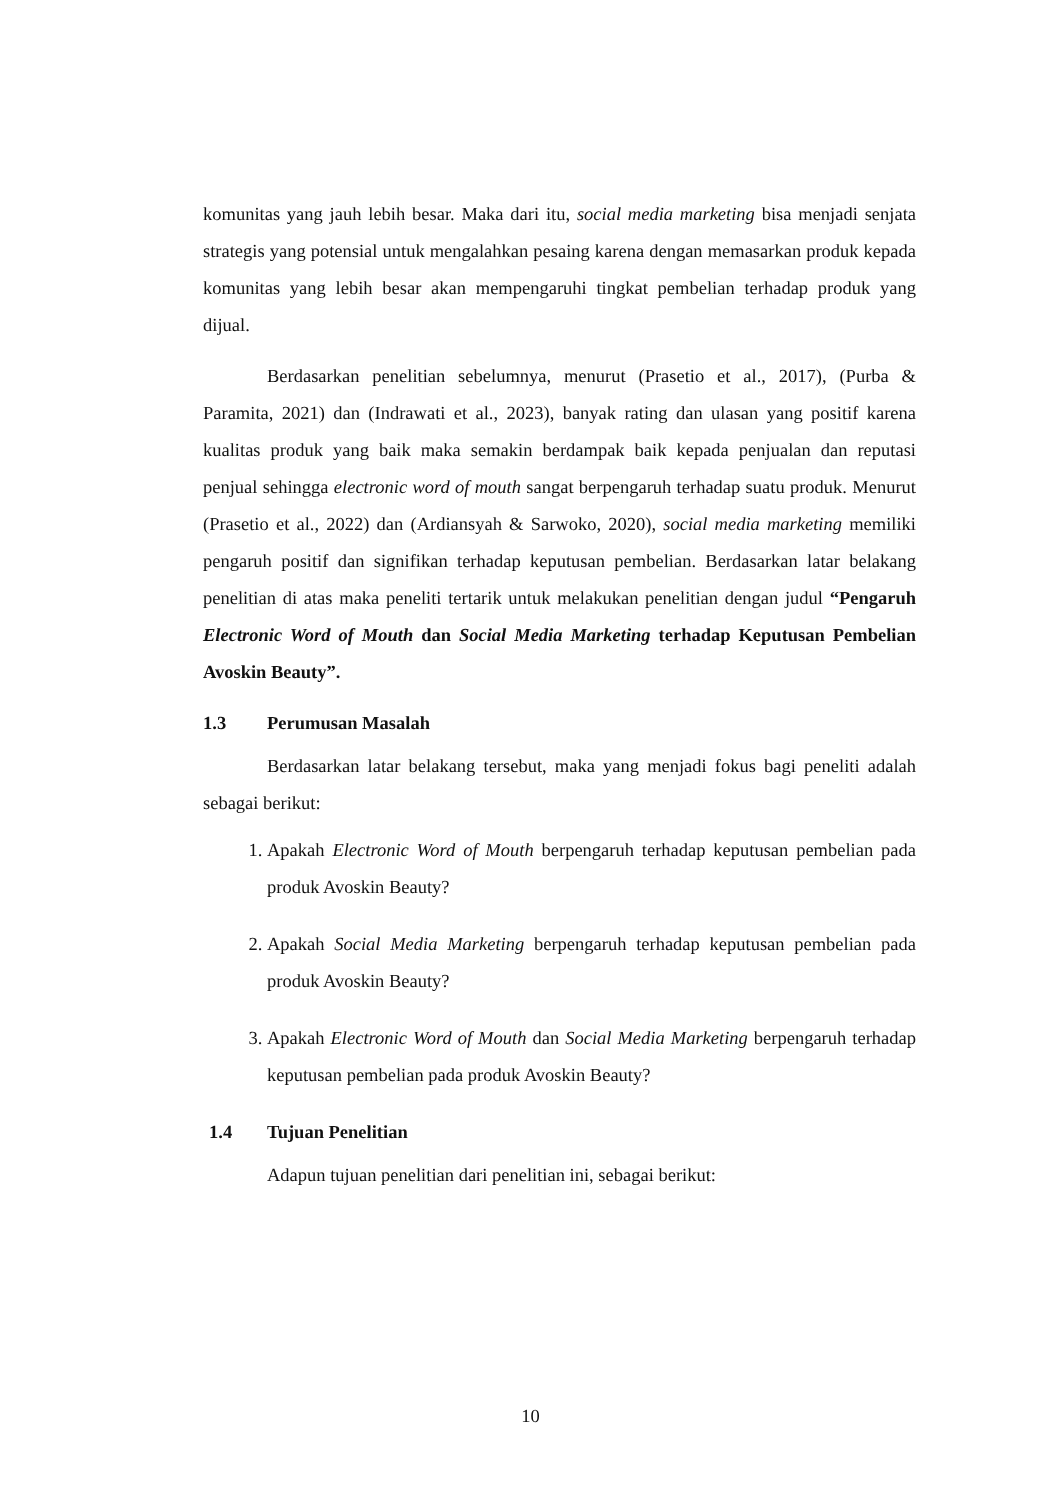komunitas yang jauh lebih besar. Maka dari itu, social media marketing bisa menjadi senjata strategis yang potensial untuk mengalahkan pesaing karena dengan memasarkan produk kepada komunitas yang lebih besar akan mempengaruhi tingkat pembelian terhadap produk yang dijual.
Berdasarkan penelitian sebelumnya, menurut (Prasetio et al., 2017), (Purba & Paramita, 2021) dan (Indrawati et al., 2023), banyak rating dan ulasan yang positif karena kualitas produk yang baik maka semakin berdampak baik kepada penjualan dan reputasi penjual sehingga electronic word of mouth sangat berpengaruh terhadap suatu produk. Menurut (Prasetio et al., 2022) dan (Ardiansyah & Sarwoko, 2020), social media marketing memiliki pengaruh positif dan signifikan terhadap keputusan pembelian. Berdasarkan latar belakang penelitian di atas maka peneliti tertarik untuk melakukan penelitian dengan judul “Pengaruh Electronic Word of Mouth dan Social Media Marketing terhadap Keputusan Pembelian Avoskin Beauty”.
1.3 Perumusan Masalah
Berdasarkan latar belakang tersebut, maka yang menjadi fokus bagi peneliti adalah sebagai berikut:
1. Apakah Electronic Word of Mouth berpengaruh terhadap keputusan pembelian pada produk Avoskin Beauty?
2. Apakah Social Media Marketing berpengaruh terhadap keputusan pembelian pada produk Avoskin Beauty?
3. Apakah Electronic Word of Mouth dan Social Media Marketing berpengaruh terhadap keputusan pembelian pada produk Avoskin Beauty?
1.4 Tujuan Penelitian
Adapun tujuan penelitian dari penelitian ini, sebagai berikut:
10